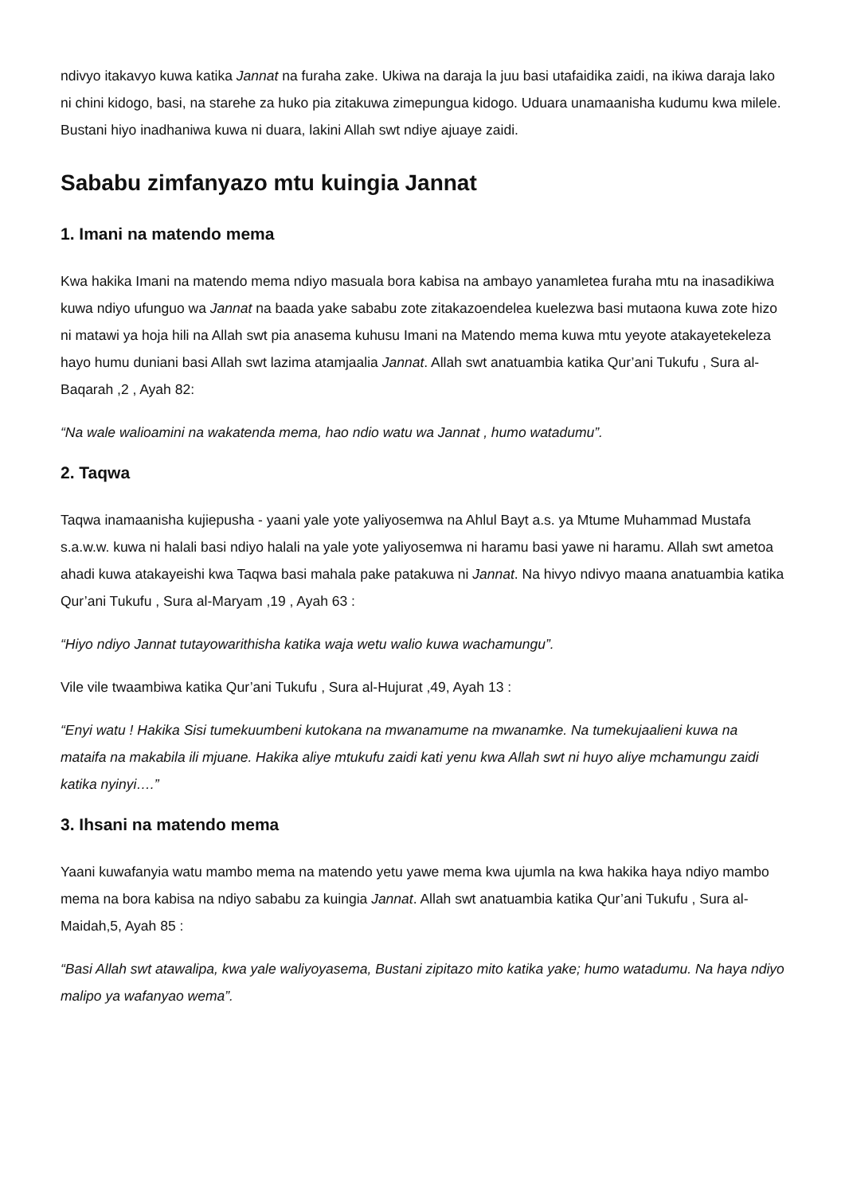ndivyo itakavyo kuwa katika Jannat na furaha zake. Ukiwa na daraja la juu basi utafaidika zaidi, na ikiwa daraja lako ni chini kidogo, basi, na starehe za huko pia zitakuwa zimepungua kidogo. Uduara unamaanisha kudumu kwa milele. Bustani hiyo inadhaniwa kuwa ni duara, lakini Allah swt ndiye ajuaye zaidi.
Sababu zimfanyazo mtu kuingia Jannat
1. Imani na matendo mema
Kwa hakika Imani na matendo mema ndiyo masuala bora kabisa na ambayo yanamletea furaha mtu na inasadikiwa kuwa ndiyo ufunguo wa Jannat na baada yake sababu zote zitakazoendelea kuelezwa basi mutaona kuwa zote hizo ni matawi ya hoja hili na Allah swt pia anasema kuhusu Imani na Matendo mema kuwa mtu yeyote atakayetekeleza hayo humu duniani basi Allah swt lazima atamjaalia Jannat. Allah swt anatuambia katika Qur’ani Tukufu , Sura al-Baqarah ,2 , Ayah 82:
“Na wale walioamini na wakatenda mema, hao ndio watu wa Jannat , humo watadumu”.
2. Taqwa
Taqwa inamaanisha kujiepusha - yaani yale yote yaliyosemwa na Ahlul Bayt a.s. ya Mtume Muhammad Mustafa s.a.w.w. kuwa ni halali basi ndiyo halali na yale yote yaliyosemwa ni haramu basi yawe ni haramu. Allah swt ametoa ahadi kuwa atakayeishi kwa Taqwa basi mahala pake patakuwa ni Jannat. Na hivyo ndivyo maana anatuambia katika Qur’ani Tukufu , Sura al-Maryam ,19 , Ayah 63 :
“Hiyo ndiyo Jannat tutayowarithisha katika waja wetu walio kuwa wachamungu”.
Vile vile twaambiwa katika Qur’ani Tukufu , Sura al-Hujurat ,49, Ayah 13 :
“Enyi watu ! Hakika Sisi tumekuumbeni kutokana na mwanamume na mwanamke. Na tumekujaalieni kuwa na mataifa na makabila ili mjuane. Hakika aliye mtukufu zaidi kati yenu kwa Allah swt ni huyo aliye mchamungu zaidi katika nyinyi….”
3. Ihsani na matendo mema
Yaani kuwafanyia watu mambo mema na matendo yetu yawe mema kwa ujumla na kwa hakika haya ndiyo mambo mema na bora kabisa na ndiyo sababu za kuingia Jannat. Allah swt anatuambia katika Qur’ani Tukufu , Sura al-Maidah,5, Ayah 85 :
“Basi Allah swt atawalipa, kwa yale waliyoyasema, Bustani zipitazo mito katika yake; humo watadumu. Na haya ndiyo malipo ya wafanyao wema”.